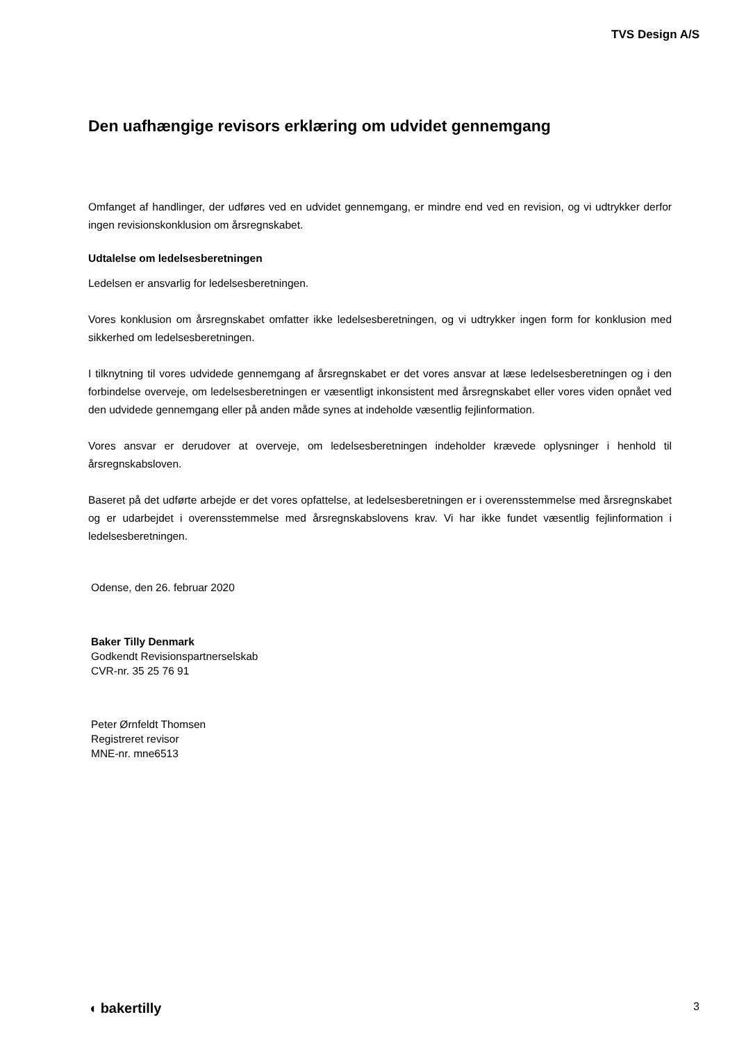TVS Design A/S
Den uafhængige revisors erklæring om udvidet gennemgang
Omfanget af handlinger, der udføres ved en udvidet gennemgang, er mindre end ved en revision, og vi udtrykker derfor ingen revisionskonklusion om årsregnskabet.
Udtalelse om ledelsesberetningen
Ledelsen er ansvarlig for ledelsesberetningen.
Vores konklusion om årsregnskabet omfatter ikke ledelsesberetningen, og vi udtrykker ingen form for konklusion med sikkerhed om ledelsesberetningen.
I tilknytning til vores udvidede gennemgang af årsregnskabet er det vores ansvar at læse ledelsesberetningen og i den forbindelse overveje, om ledelsesberetningen er væsentligt inkonsistent med årsregnskabet eller vores viden opnået ved den udvidede gennemgang eller på anden måde synes at indeholde væsentlig fejlinformation.
Vores ansvar er derudover at overveje, om ledelsesberetningen indeholder krævede oplysninger i henhold til årsregnskabsloven.
Baseret på det udførte arbejde er det vores opfattelse, at ledelsesberetningen er i overensstemmelse med årsregnskabet og er udarbejdet i overensstemmelse med årsregnskabslovens krav. Vi har ikke fundet væsentlig fejlinformation i ledelsesberetningen.
Odense, den 26. februar 2020
Baker Tilly Denmark
Godkendt Revisionspartnerselskab
CVR-nr. 35 25 76 91
Peter Ørnfeldt Thomsen
Registreret revisor
MNE-nr. mne6513
◖ bakertilly 3